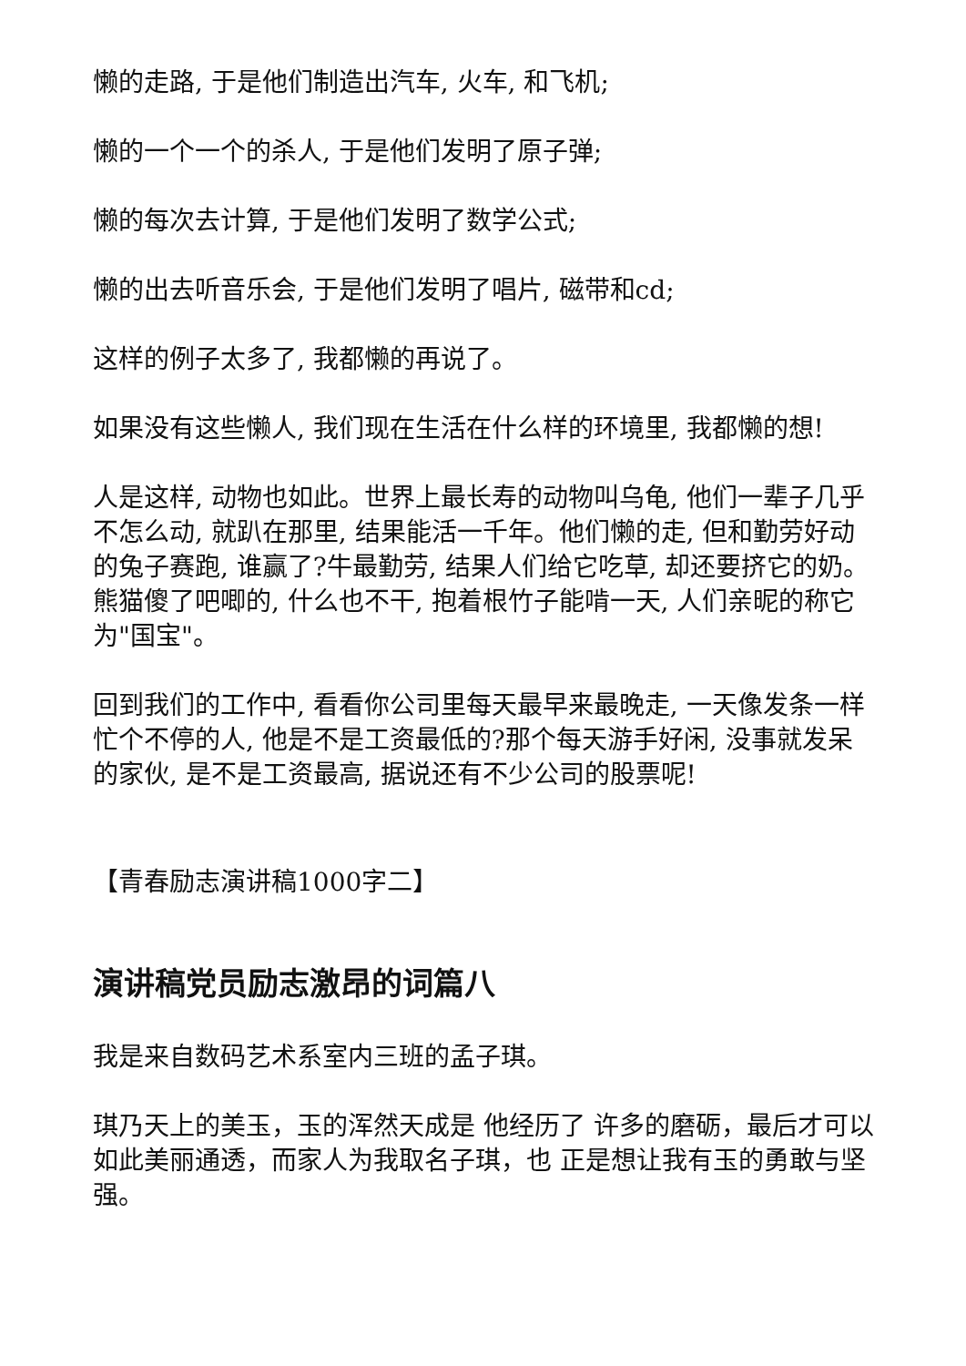懒的走路, 于是他们制造出汽车, 火车, 和飞机;
懒的一个一个的杀人, 于是他们发明了原子弹;
懒的每次去计算, 于是他们发明了数学公式;
懒的出去听音乐会, 于是他们发明了唱片, 磁带和cd;
这样的例子太多了, 我都懒的再说了。
如果没有这些懒人, 我们现在生活在什么样的环境里, 我都懒的想!
人是这样, 动物也如此。世界上最长寿的动物叫乌龟, 他们一辈子几乎不怎么动, 就趴在那里, 结果能活一千年。他们懒的走, 但和勤劳好动的兔子赛跑, 谁赢了?牛最勤劳, 结果人们给它吃草, 却还要挤它的奶。熊猫傻了吧唧的, 什么也不干, 抱着根竹子能啃一天, 人们亲昵的称它为"国宝"。
回到我们的工作中, 看看你公司里每天最早来最晚走, 一天像发条一样忙个不停的人, 他是不是工资最低的?那个每天游手好闲, 没事就发呆的家伙, 是不是工资最高, 据说还有不少公司的股票呢!
【青春励志演讲稿1000字二】
演讲稿党员励志激昂的词篇八
我是来自数码艺术系室内三班的孟子琪。
琪乃天上的美玉，玉的浑然天成是 他经历了 许多的磨砺，最后才可以如此美丽通透，而家人为我取名子琪，也 正是想让我有玉的勇敢与坚强。